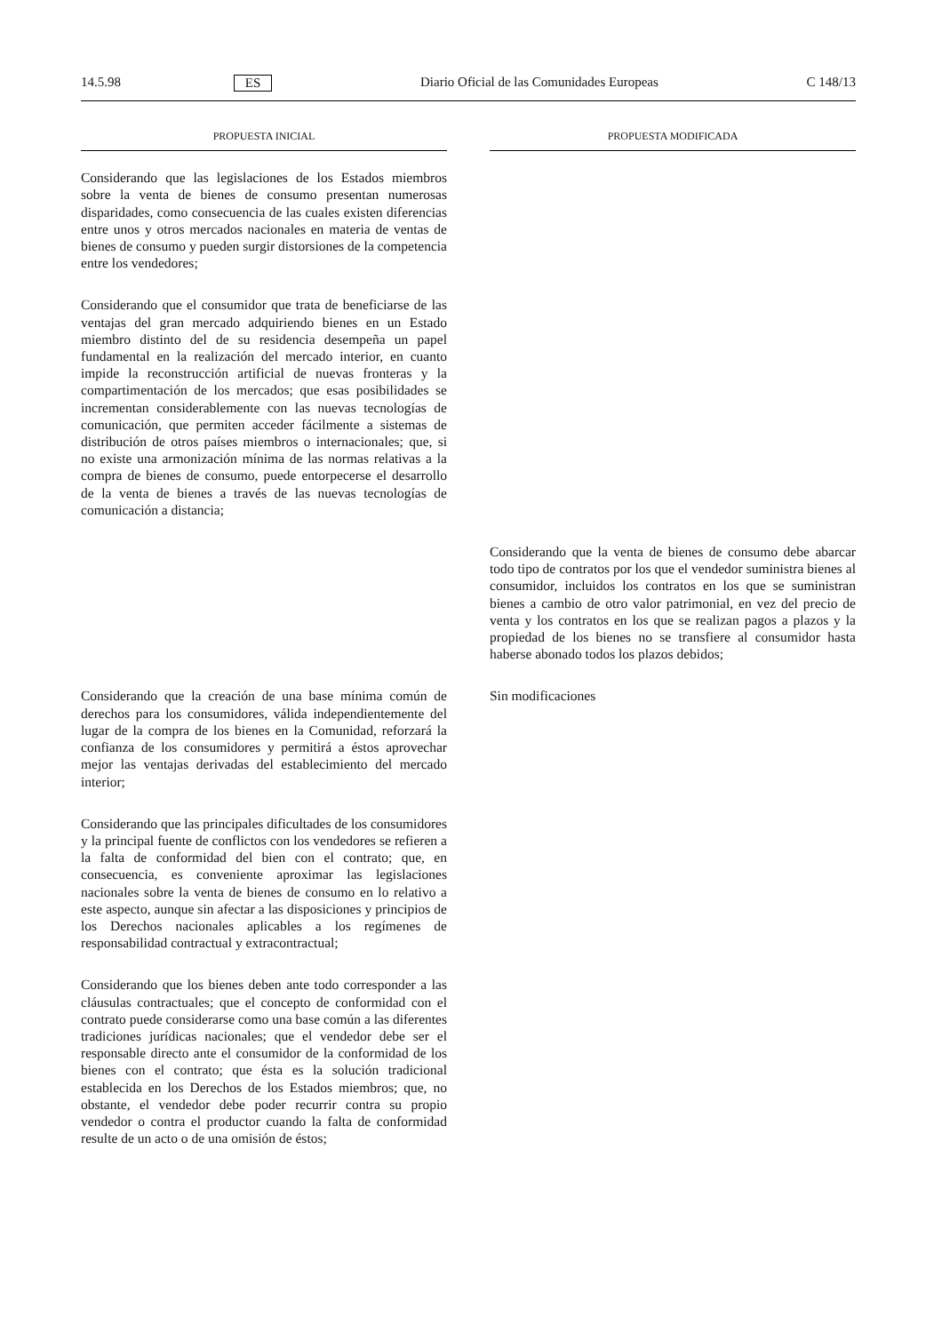14.5.98 ES Diario Oficial de las Comunidades Europeas C 148/13
PROPUESTA INICIAL PROPUESTA MODIFICADA
Considerando que las legislaciones de los Estados miembros sobre la venta de bienes de consumo presentan numerosas disparidades, como consecuencia de las cuales existen diferencias entre unos y otros mercados nacionales en materia de ventas de bienes de consumo y pueden surgir distorsiones de la competencia entre los vendedores;
Considerando que el consumidor que trata de beneficiarse de las ventajas del gran mercado adquiriendo bienes en un Estado miembro distinto del de su residencia desempeña un papel fundamental en la realización del mercado interior, en cuanto impide la reconstrucción artificial de nuevas fronteras y la compartimentación de los mercados; que esas posibilidades se incrementan considerablemente con las nuevas tecnologías de comunicación, que permiten acceder fácilmente a sistemas de distribución de otros países miembros o internacionales; que, si no existe una armonización mínima de las normas relativas a la compra de bienes de consumo, puede entorpecerse el desarrollo de la venta de bienes a través de las nuevas tecnologías de comunicación a distancia;
Considerando que la venta de bienes de consumo debe abarcar todo tipo de contratos por los que el vendedor suministra bienes al consumidor, incluidos los contratos en los que se suministran bienes a cambio de otro valor patrimonial, en vez del precio de venta y los contratos en los que se realizan pagos a plazos y la propiedad de los bienes no se transfiere al consumidor hasta haberse abonado todos los plazos debidos;
Considerando que la creación de una base mínima común de derechos para los consumidores, válida independientemente del lugar de la compra de los bienes en la Comunidad, reforzará la confianza de los consumidores y permitirá a éstos aprovechar mejor las ventajas derivadas del establecimiento del mercado interior;
Considerando que las principales dificultades de los consumidores y la principal fuente de conflictos con los vendedores se refieren a la falta de conformidad del bien con el contrato; que, en consecuencia, es conveniente aproximar las legislaciones nacionales sobre la venta de bienes de consumo en lo relativo a este aspecto, aunque sin afectar a las disposiciones y principios de los Derechos nacionales aplicables a los regímenes de responsabilidad contractual y extracontractual;
Considerando que los bienes deben ante todo corresponder a las cláusulas contractuales; que el concepto de conformidad con el contrato puede considerarse como una base común a las diferentes tradiciones jurídicas nacionales; que el vendedor debe ser el responsable directo ante el consumidor de la conformidad de los bienes con el contrato; que ésta es la solución tradicional establecida en los Derechos de los Estados miembros; que, no obstante, el vendedor debe poder recurrir contra su propio vendedor o contra el productor cuando la falta de conformidad resulte de un acto o de una omisión de éstos;
Sin modificaciones